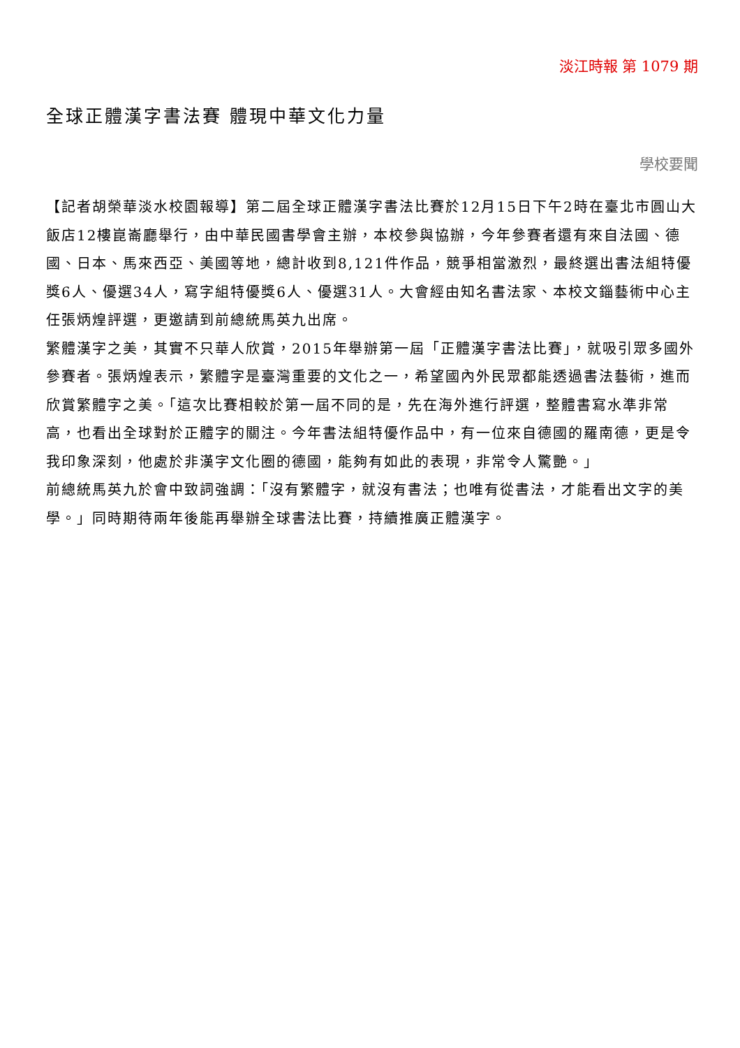淡江時報 第 1079 期
全球正體漢字書法賽 體現中華文化力量
學校要聞
【記者胡榮華淡水校園報導】第二屆全球正體漢字書法比賽於12月15日下午2時在臺北市圓山大飯店12樓崑崙廳舉行，由中華民國書學會主辦，本校參與協辦，今年參賽者還有來自法國、德國、日本、馬來西亞、美國等地，總計收到8,121件作品，競爭相當激烈，最終選出書法組特優獎6人、優選34人，寫字組特優獎6人、優選31人。大會經由知名書法家、本校文錙藝術中心主任張炳煌評選，更邀請到前總統馬英九出席。
繁體漢字之美，其實不只華人欣賞，2015年舉辦第一屆「正體漢字書法比賽」，就吸引眾多國外參賽者。張炳煌表示，繁體字是臺灣重要的文化之一，希望國內外民眾都能透過書法藝術，進而欣賞繁體字之美。「這次比賽相較於第一屆不同的是，先在海外進行評選，整體書寫水準非常高，也看出全球對於正體字的關注。今年書法組特優作品中，有一位來自德國的羅南德，更是令我印象深刻，他處於非漢字文化圈的德國，能夠有如此的表現，非常令人驚艷。」
前總統馬英九於會中致詞強調：「沒有繁體字，就沒有書法；也唯有從書法，才能看出文字的美學。」同時期待兩年後能再舉辦全球書法比賽，持續推廣正體漢字。